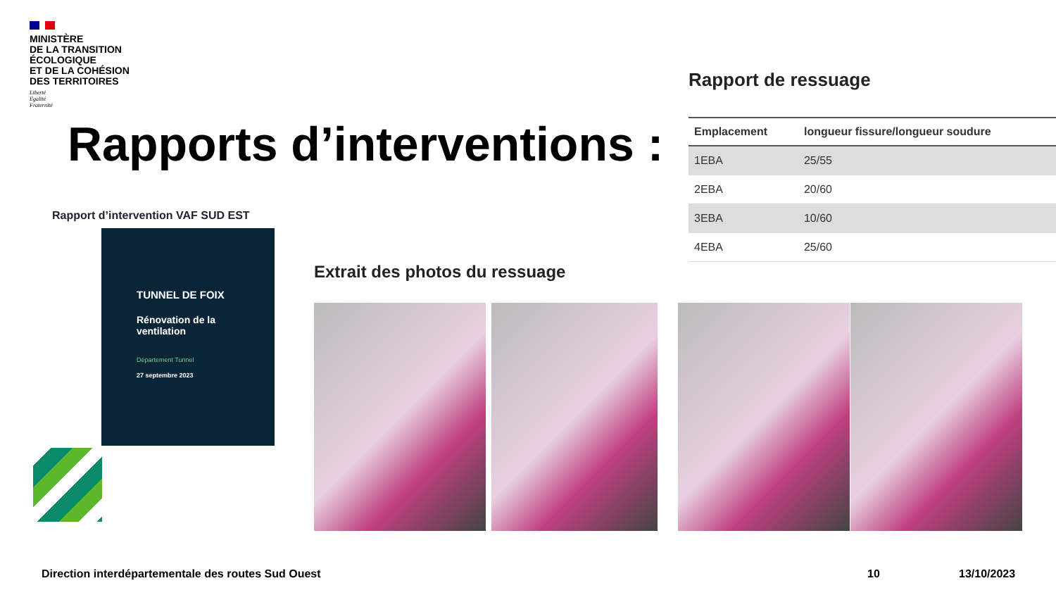MINISTÈRE
DE LA TRANSITION
ÉCOLOGIQUE
ET DE LA COHÉSION
DES TERRITOIRES
Liberté
Égalité
Fraternité
Rapports d’interventions :
Rapport d’intervention VAF SUD EST
TUNNEL DE FOIX
Rénovation de la
ventilation
Département Tunnel
27 septembre 2023
Extrait des photos du ressuage
Rapport de ressuage
| Emplacement | longueur fissure/longueur soudure |
| --- | --- |
| 1EBA | 25/55 |
| 2EBA | 20/60 |
| 3EBA | 10/60 |
| 4EBA | 25/60 |
Direction interdépartementale des routes Sud Ouest
10 13/10/2023